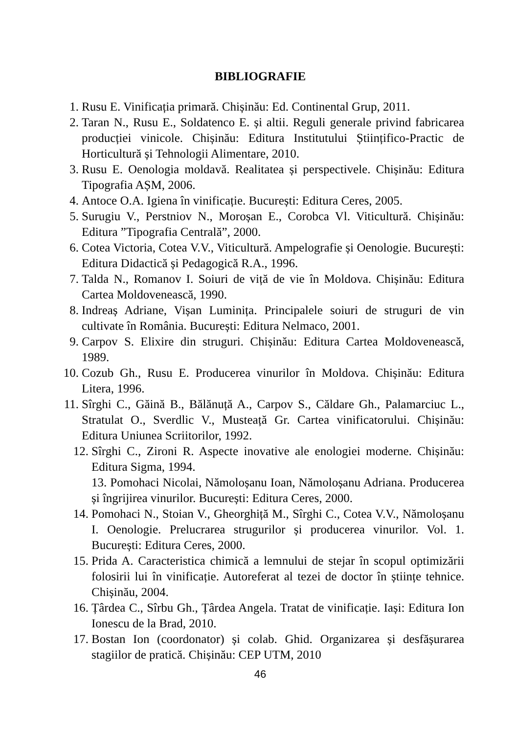BIBLIOGRAFIE
1. Rusu E. Vinificația primară. Chișinău: Ed. Continental Grup, 2011.
2. Taran N., Rusu E., Soldatenco E. și altii. Reguli generale privind fabricarea producției vinicole. Chișinău: Editura Institutului Științifico-Practic de Horticultură și Tehnologii Alimentare, 2010.
3. Rusu E. Oenologia moldavă. Realitatea și perspectivele. Chișinău: Editura Tipografia AȘM, 2006.
4. Antoce O.A. Igiena în vinificație. București: Editura Ceres, 2005.
5. Surugiu V., Perstniov N., Moroșan E., Corobca Vl. Viticultură. Chișinău: Editura ”Tipografia Centrală”, 2000.
6. Cotea Victoria, Cotea V.V., Viticultură. Ampelografie și Oenologie. București: Editura Didactică și Pedagogică R.A., 1996.
7. Talda N., Romanov I. Soiuri de viță de vie în Moldova. Chișinău: Editura Cartea Moldovenească, 1990.
8. Indreaș Adriane, Vișan Luminița. Principalele soiuri de struguri de vin cultivate în România. București: Editura Nelmaco, 2001.
9. Carpov S. Elixire din struguri. Chișinău: Editura Cartea Moldovenească, 1989.
10. Cozub Gh., Rusu E. Producerea vinurilor în Moldova. Chișinău: Editura Litera, 1996.
11. Sîrghi C., Găină B., Bălănuță A., Carpov S., Căldare Gh., Palamarciuc L., Stratulat O., Sverdlic V., Musteață Gr. Cartea vinificatorului. Chișinău: Editura Uniunea Scriitorilor, 1992.
12. Sîrghi C., Zironi R. Aspecte inovative ale enologiei moderne. Chișinău: Editura Sigma, 1994.
13. Pomohaci Nicolai, Nămoloșanu Ioan, Nămoloșanu Adriana. Producerea și îngrijirea vinurilor. București: Editura Ceres, 2000.
14. Pomohaci N., Stoian V., Gheorghiță M., Sîrghi C., Cotea V.V., Nămoloșanu I. Oenologie. Prelucrarea strugurilor și producerea vinurilor. Vol. 1. București: Editura Ceres, 2000.
15. Prida A. Caracteristica chimică a lemnului de stejar în scopul optimizării folosirii lui în vinificație. Autoreferat al tezei de doctor în științe tehnice. Chișinău, 2004.
16. Țârdea C., Sîrbu Gh., Țârdea Angela. Tratat de vinificație. Iași: Editura Ion Ionescu de la Brad, 2010.
17. Bostan Ion (coordonator) și colab. Ghid. Organizarea și desfășurarea stagiilor de pratică. Chișinău: CEP UTM, 2010
46